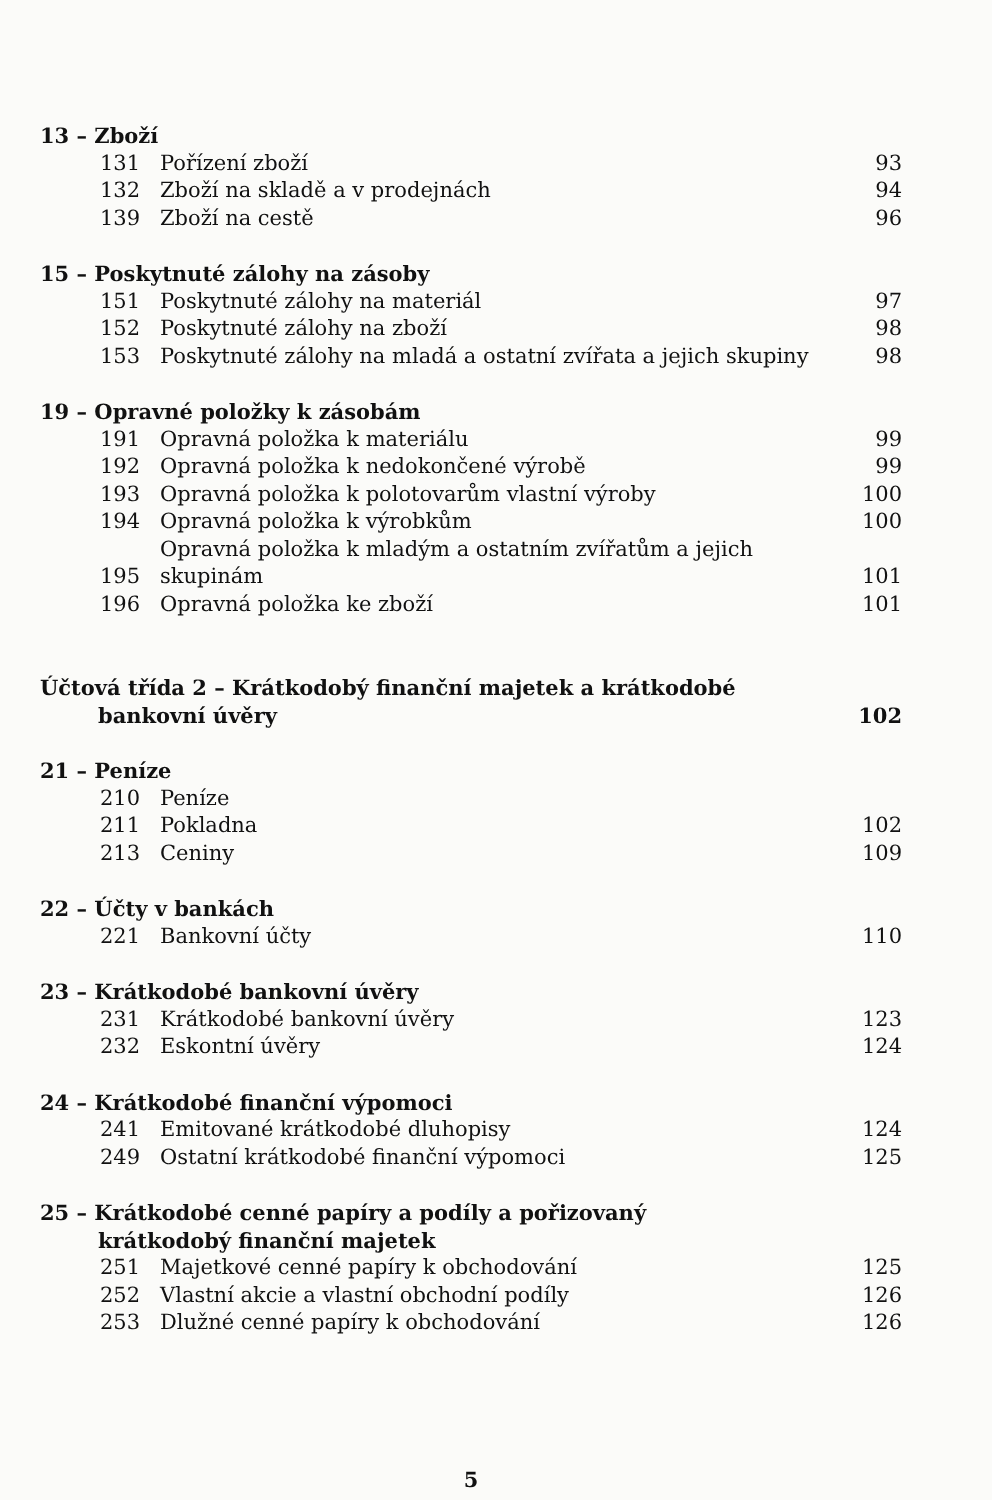| 13 – Zboží | | |
| 131 | Pořízení zboží | 93 |
| 132 | Zboží na skladě a v prodejnách | 94 |
| 139 | Zboží na cestě | 96 |
| 15 – Poskytnuté zálohy na zásoby | | |
| 151 | Poskytnuté zálohy na materiál | 97 |
| 152 | Poskytnuté zálohy na zboží | 98 |
| 153 | Poskytnuté zálohy na mladá a ostatní zvířata a jejich skupiny | 98 |
| 19 – Opravné položky k zásobám | | |
| 191 | Opravná položka k materiálu | 99 |
| 192 | Opravná položka k nedokončené výrobě | 99 |
| 193 | Opravná položka k polotovarům vlastní výroby | 100 |
| 194 | Opravná položka k výrobkům | 100 |
| 195 | Opravná položka k mladým a ostatním zvířatům a jejich skupinám | 101 |
| 196 | Opravná položka ke zboží | 101 |
| Účtová třída 2 – Krátkodobý finanční majetek a krátkodobé bankovní úvěry | | 102 |
| 21 – Peníze | | |
| 210 | Peníze | |
| 211 | Pokladna | 102 |
| 213 | Ceniny | 109 |
| 22 – Účty v bankách | | |
| 221 | Bankovní účty | 110 |
| 23 – Krátkodobé bankovní úvěry | | |
| 231 | Krátkodobé bankovní úvěry | 123 |
| 232 | Eskontní úvěry | 124 |
| 24 – Krátkodobé finanční výpomoci | | |
| 241 | Emitované krátkodobé dluhopisy | 124 |
| 249 | Ostatní krátkodobé finanční výpomoci | 125 |
| 25 – Krátkodobé cenné papíry a podíly a pořizovaný krátkodobý finanční majetek | | |
| 251 | Majetkové cenné papíry k obchodování | 125 |
| 252 | Vlastní akcie a vlastní obchodní podíly | 126 |
| 253 | Dlužné cenné papíry k obchodování | 126 |
5